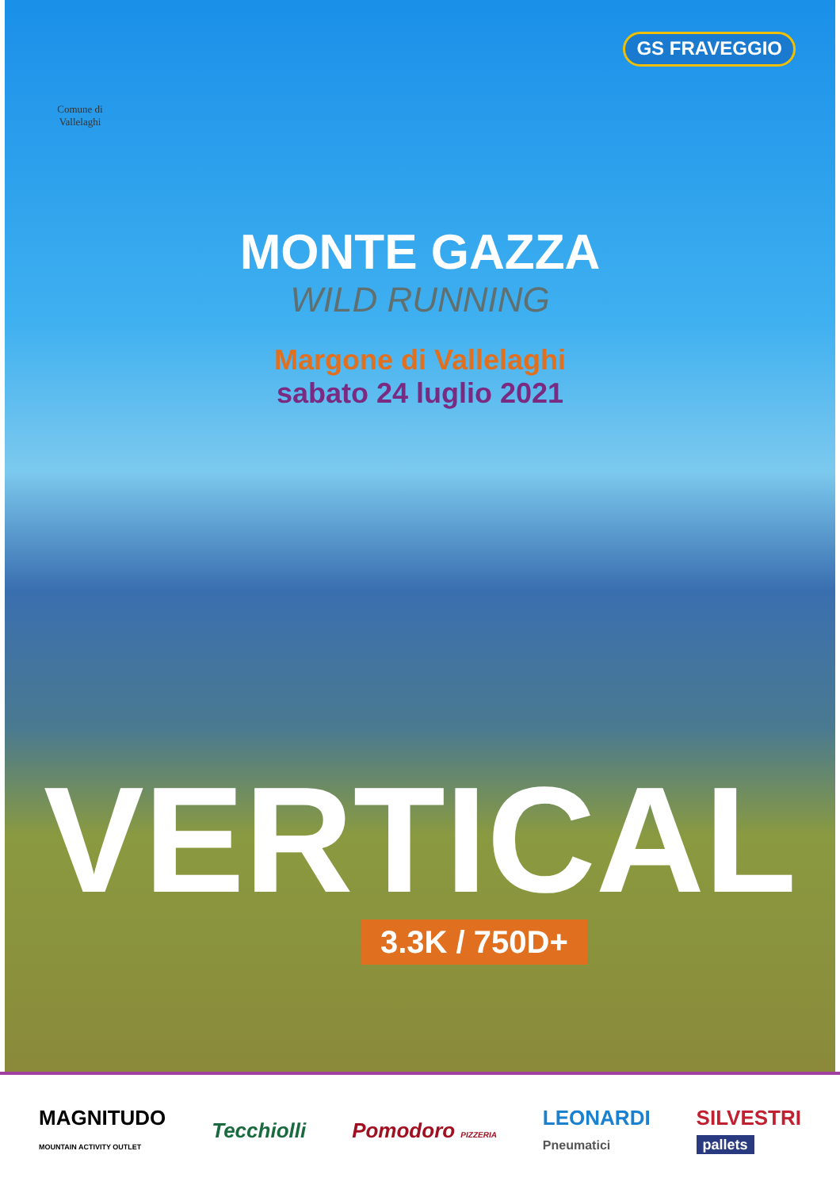Comune di Vallelaghi
GS FRAVEGGIO
MONTE GAZZA
WILD RUNNING
Margone di Vallelaghi
sabato 24 luglio 2021
VERTICAL
3.3K / 750D+
MAGNITUDO
MOUNTAIN ACTIVITY OUTLET
Tecchiolli Pomodoro PIZZERIA
LEONARDI
Pneumatici
SILVESTRI
pallets